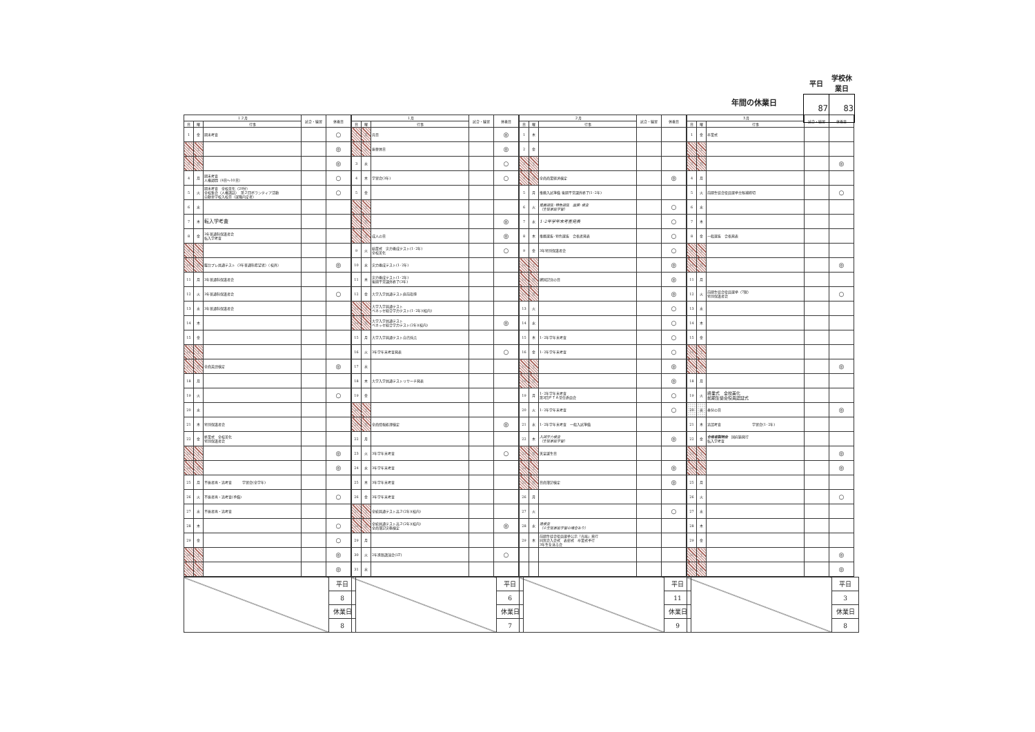年間の休業日
| 平日 | 学校休業日 |
| 87 | 83 |
| １２月 | | | 試合・練習 | 休養日 |
| --- | --- | --- | --- | --- |
| 日 | 曜 | 行事 | | |
| 1 | 金 | 期末考査 | | ○ |
| 2 | 土 | | | ◎ |
| 3 | 日 | | | ◎ |
| 4 | 月 | 期末考査 人権週間（4日～10日） | | ○ |
| 5 | 火 | 期末考査 全校美化（20分） 全校集会（人権講話） 第２回ボランティア活動 自動車学校入校日（就職内定者） | | ○ |
| 6 | 水 | | | |
| 7 | 木 | 転入学考査 | | |
| 8 | 金 | 3年普通科保護者会 転入学考査 | | |
| 9 | 土 | | | |
| 10 | 日 | 駿台プレ共通テスト（3年普通科希望者）（校外） | | ◎ |
| 11 | 月 | 3年普通科保護者会 | | |
| 12 | 火 | 3年普通科保護者会 | | ○ |
| 13 | 水 | 3年普通科保護者会 | | |
| 14 | 木 | | | |
| 15 | 金 | | | |
| 16 | 土 | | | |
| 17 | 日 | 全商英語検定 | | ◎ |
| 18 | 月 | | | |
| 19 | 火 | | | ○ |
| 20 | 水 | | | |
| 21 | 木 | 特別保護者会 | | |
| 22 | 金 | 終業式 全校美化 特別保護者会 | | |
| 23 | 土 | | | ◎ |
| 24 | 日 | | | ◎ |
| 25 | 月 | 不振者再・追考査 学習会(全学年) | | |
| 26 | 火 | 不振者再・追考査(予備) | | ○ |
| 27 | 水 | 不振者再・追考査 | | |
| 28 | 木 | | | ○ |
| 29 | 金 | | | ○ |
| 30 | 土 | | | ◎ |
| 31 | 日 | | | ◎ |
| | 平日 |
| | 8 |
| | 休業日 |
| | 8 |
| １月 | | | 試合・練習 | 休養日 |
| --- | --- | --- | --- | --- |
| 日 | 曜 | 行事 | | |
| 1 | 月 | 元日 | | ◎ |
| 2 | 火 | 振替休日 | | ◎ |
| 3 | 水 | | | ○ |
| 4 | 木 | 学習会(3年) | | ○ |
| 5 | 金 | | | |
| 6 | 土 | | | |
| 7 | 日 | | | ◎ |
| 8 | 月 | 成人の日 | | ◎ |
| 9 | 火 | 始業式 実力養成テスト(1･2年) 全校美化 | | ○ |
| 10 | 水 | 実力養成テスト(1･2年) | | |
| 11 | 木 | 実力養成テスト(1･2年) 後期平常課外終了(3年) | | |
| 12 | 金 | 大学入学共通テスト直前指導 | | |
| 13 | 土 | 大学入学共通テスト ベネッセ総合学力テスト(1･2年)(校内) | | |
| 14 | 日 | 大学入学共通テスト ベネッセ総合学力テスト(2年)(校内) | | ◎ |
| 15 | 月 | 大学入学共通テスト自己採点 | | |
| 16 | 火 | 3年学年末考査発表 | | ○ |
| 17 | 水 | | | |
| 18 | 木 | 大学入学共通テストリサーチ発表 | | |
| 19 | 金 | | | |
| 20 | 土 | | | |
| 21 | 日 | 全商情報処理検定 | | ◎ |
| 22 | 月 | | | |
| 23 | 火 | 3年学年末考査 | | ○ |
| 24 | 水 | 3年学年末考査 | | |
| 25 | 木 | 3年学年末考査 | | |
| 26 | 金 | 3年学年末考査 | | |
| 27 | 土 | 全統共通テスト高２(2年)(校内) | | |
| 28 | 日 | 全統共通テスト高２(2年)(校内) 全商簿記実務検定 | | ◎ |
| 29 | 月 | | | |
| 30 | 火 | 2年進路講演会(LT) | | ○ |
| 31 | 水 | | | |
| | 平日 |
| | 6 |
| | 休業日 |
| | 7 |
| ２月 | | | 試合・練習 | 休養日 |
| --- | --- | --- | --- | --- |
| 日 | 曜 | 行事 | | |
| 1 | 木 | | | |
| 2 | 金 | | | |
| 3 | 土 | | | |
| 4 | 日 | 全商商業経済検定 | | ◎ |
| 5 | 月 | 推薦入試準備 後期平常課外終了(1･2年) | | |
| 6 | 火 | 推薦選抜･特色選抜 面接･検査 （生徒家庭学習） | | ○ |
| 7 | 水 | 1･2年学年末考査発表 | | ○ |
| 8 | 木 | 推薦選抜･特色選抜 合格者発表 | | ○ |
| 9 | 金 | 3年特別保護者会 | | ○ |
| 10 | 土 | | | ◎ |
| 11 | 日 | 建国記念の日 | | ◎ |
| 12 | 月 | | | ◎ |
| 13 | 火 | | | ○ |
| 14 | 水 | | | ○ |
| 15 | 木 | 1･2年学年末考査 | | ○ |
| 16 | 金 | 1･2年学年末考査 | | ○ |
| 17 | 土 | | | ◎ |
| 18 | 日 | | | ◎ |
| 19 | 月 | 1･2年学年末考査 第3回ＰＴＡ常任委員会 | | ○ |
| 20 | 火 | 1･2年学年末考査 | | ○ |
| 21 | 水 | 1･2年学年末考査 一般入試準備 | | |
| 22 | 木 | 入試学力検査 （生徒家庭学習） | | ◎ |
| 23 | 金 | 天皇誕生日 | | |
| 24 | 土 | | | ◎ |
| 25 | 日 | 日商簿記検定 | | ◎ |
| 26 | 月 | | | |
| 27 | 火 | | | ○ |
| 28 | 水 | 追検査 （※生徒家庭学習の場合あり） | | |
| 29 | 木 | 前期生徒会役員選挙公示「光風」発行 同窓会入会式 表彰式 卒業式予行 3年生を送る会 | | |
| | 平日 |
| | 11 |
| | 休業日 |
| | 9 |
| ３月 | | | 試合・練習 | 休養日 |
| --- | --- | --- | --- | --- |
| 日 | 曜 | 行事 | | |
| 1 | 金 | 卒業式 | | |
| 2 | 土 | | | |
| 3 | 日 | | | ◎ |
| 4 | 月 | | | |
| 5 | 火 | 前期生徒会役員選挙立候補締切 | | ○ |
| 6 | 水 | | | |
| 7 | 木 | | | |
| 8 | 金 | 一般選抜 合格発表 | | |
| 9 | 土 | | | |
| 10 | 日 | | | ◎ |
| 11 | 月 | | | |
| 12 | 火 | 前期生徒会役員選挙（7限） 特別保護者会 | | ○ |
| 13 | 水 | | | |
| 14 | 木 | | | |
| 15 | 金 | | | |
| 16 | 土 | | | |
| 17 | 日 | | | ◎ |
| 18 | 月 | | | |
| 19 | 火 | 終業式 全校美化 前期生徒会役員認証式 | | |
| 20 | 水 | 春分の日 | | ◎ |
| 21 | 木 | 追認考査 学習会(1･2年) | | |
| 22 | 金 | 合格者説明会 国府鋳発行 転入学考査 | | |
| 23 | 土 | | | ◎ |
| 24 | 日 | | | ◎ |
| 25 | 月 | | | |
| 26 | 火 | | | ○ |
| 27 | 水 | | | |
| 28 | 木 | | | |
| 29 | 金 | | | |
| 30 | 土 | | | ◎ |
| 31 | 日 | | | ◎ |
| | 平日 |
| | 3 |
| | 休業日 |
| | 8 |